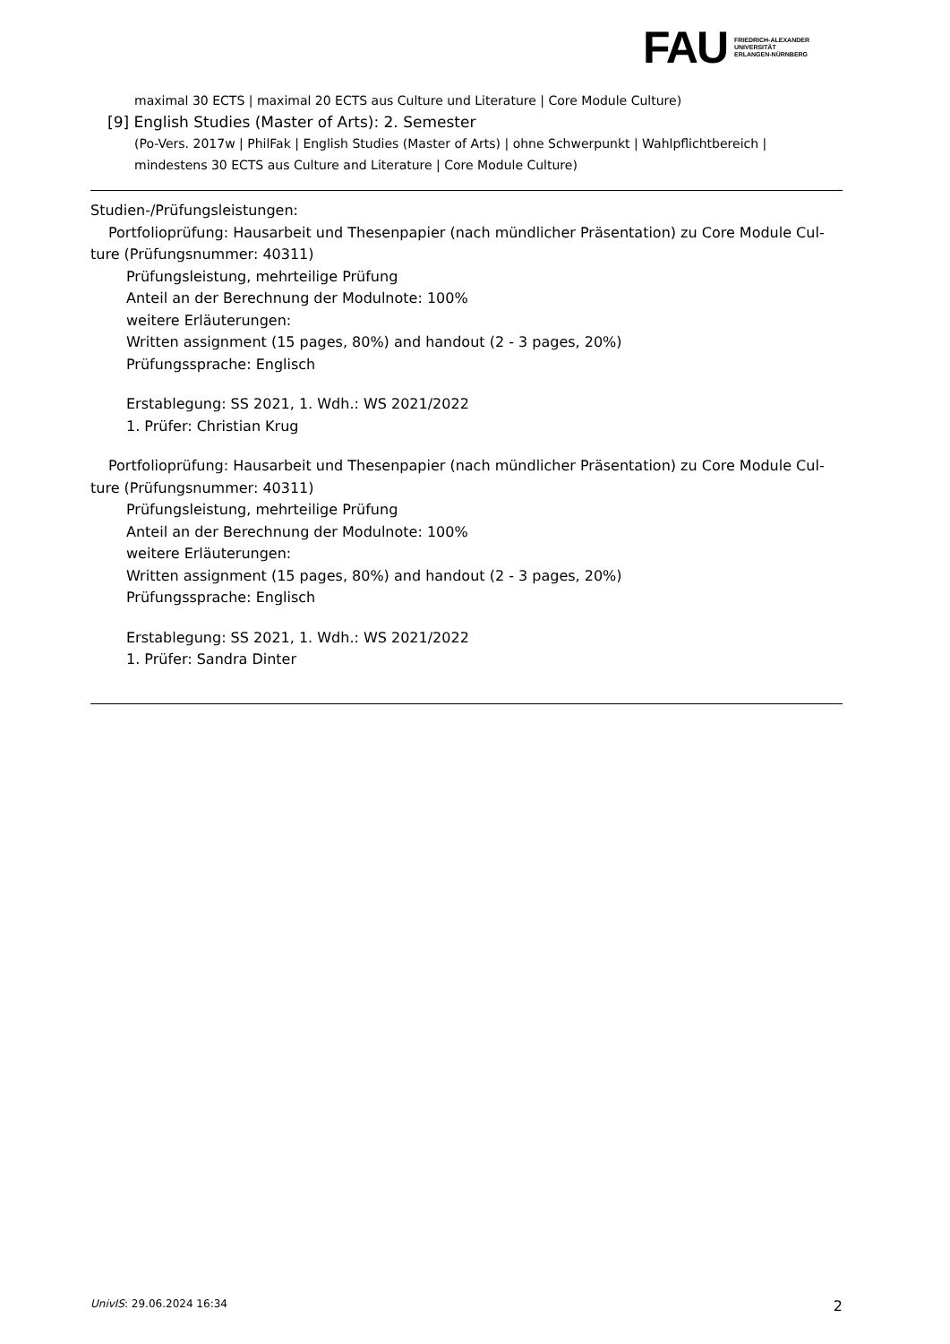FAU
FRIEDRICH-ALEXANDER
UNIVERSITÄT
ERLANGEN-NÜRNBERG
maximal 30 ECTS | maximal 20 ECTS aus Culture und Literature | Core Module Culture)
[9] English Studies (Master of Arts): 2. Semester
(Po-Vers. 2017w | PhilFak | English Studies (Master of Arts) | ohne Schwerpunkt | Wahlpflichtbereich | mindestens 30 ECTS aus Culture and Literature | Core Module Culture)
Studien-/Prüfungsleistungen:
Portfolioprüfung: Hausarbeit und Thesenpapier (nach mündlicher Präsentation) zu Core Module Cul-
ture (Prüfungsnummer: 40311)
Prüfungsleistung, mehrteilige Prüfung
Anteil an der Berechnung der Modulnote: 100%
weitere Erläuterungen:
Written assignment (15 pages, 80%) and handout (2 - 3 pages, 20%)
Prüfungssprache: Englisch
Erstablegung: SS 2021, 1. Wdh.: WS 2021/2022
1. Prüfer: Christian Krug
Portfolioprüfung: Hausarbeit und Thesenpapier (nach mündlicher Präsentation) zu Core Module Cul-
ture (Prüfungsnummer: 40311)
Prüfungsleistung, mehrteilige Prüfung
Anteil an der Berechnung der Modulnote: 100%
weitere Erläuterungen:
Written assignment (15 pages, 80%) and handout (2 - 3 pages, 20%)
Prüfungssprache: Englisch
Erstablegung: SS 2021, 1. Wdh.: WS 2021/2022
1. Prüfer: Sandra Dinter
UnivIS: 29.06.2024 16:34 2